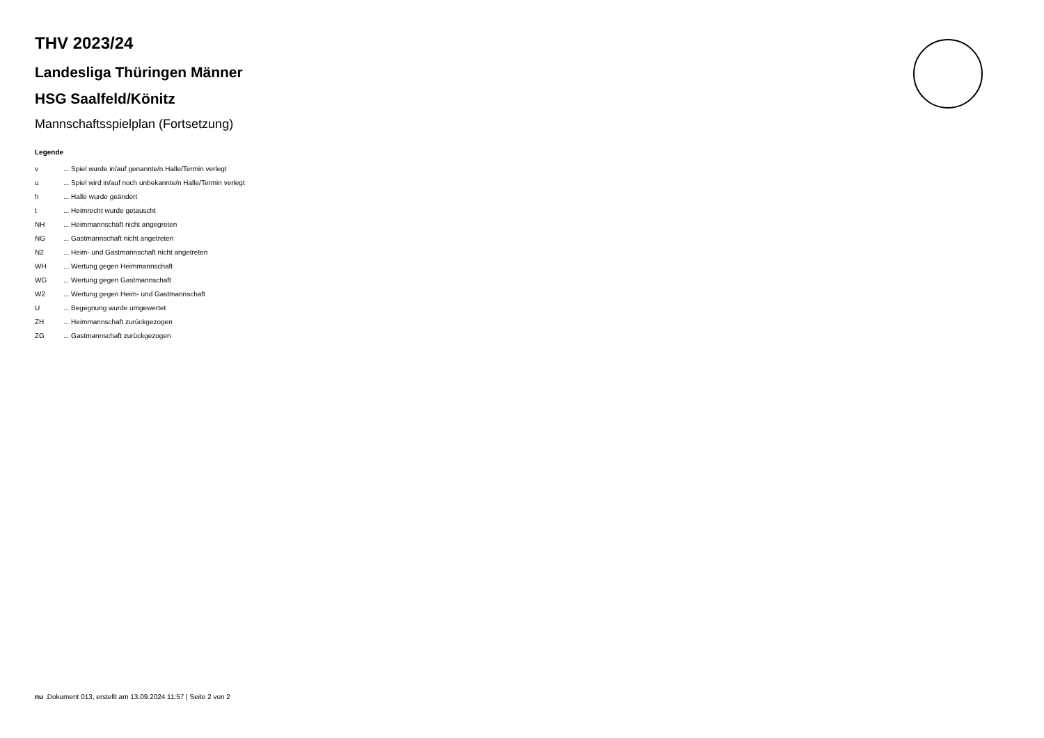THV 2023/24
Landesliga Thüringen Männer
HSG Saalfeld/Könitz
Mannschaftsspielplan (Fortsetzung)
Legende
| v | ... Spiel wurde in/auf genannte/n Halle/Termin verlegt |
| u | ... Spiel wird in/auf noch unbekannte/n Halle/Termin verlegt |
| h | ... Halle wurde geändert |
| t | ... Heimrecht wurde getauscht |
| NH | ... Heimmannschaft nicht angegreten |
| NG | ... Gastmannschaft nicht angetreten |
| N2 | ... Heim- und Gastmannschaft nicht angetreten |
| WH | ... Wertung gegen Heimmannschaft |
| WG | ... Wertung gegen Gastmannschaft |
| W2 | ... Wertung gegen Heim- und Gastmannschaft |
| U | ... Begegnung wurde umgewertet |
| ZH | ... Heimmannschaft zurückgezogen |
| ZG | ... Gastmannschaft zurückgezogen |
nu .Dokument 013, erstellt am 13.09.2024 11:57 | Seite 2 von 2